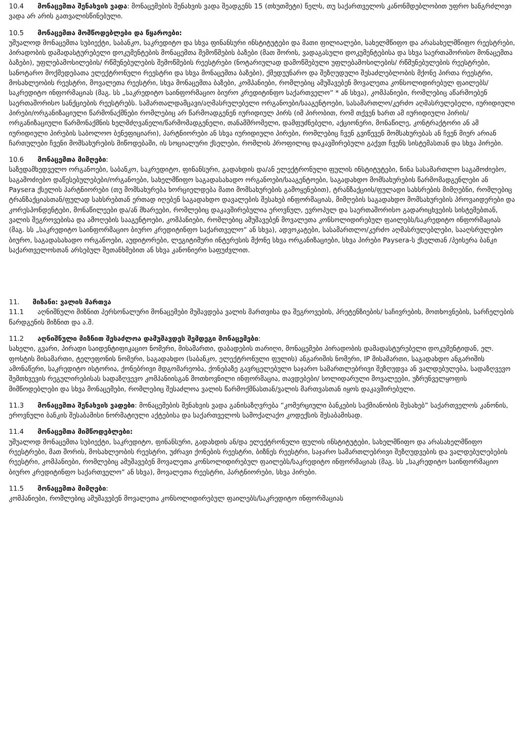10.4 მონაცემთა შენახვის ვადა: მონაცემების შენახვის ვადა შეადგენს 15 (თხუთმეტი) წელს, თუ საქართველოს კანონმდებლობით უფრო ხანგრძლივი ვადა არ არის გათვალისწინებული.
10.5 მონაცემთა მომწოდებლები და წყაროები:
უშუალოდ მონაცემთა სუბიექტი, საბანკო, საკრედიტო და სხვა ფინანსური ინსტიტუტები და მათი ფილიალები, სახელმწიფო და არასახელმწიფო რეესტრები, პირადობის დამადასტურებელი დოკუმენტების მონაცემთა შემოწმების ბაზები (მათ შორის, ვადაგასული დოკუმენტებისა და სხვა საერთაშორისო მონაცემთა ბაზები), უფლებამოსილების/ რწმუნებულების შემოწმების რეესტრები (ნოტარიულად დამოწმებული უფლებამოსილების/ რწმუნებულების რეესტრები, სანოტარო მოქმედებათა ელექტრონული რეესტრი და სხვა მონაცემთა ბაზები), ქმედუუნარო და შეზღუდული შესაძლებლობის მქონე პირთა რეესტრი, მოსახლეობის რეესტრი, მოვალეთა რეესტრი, სხვა მონაცემთა ბაზები, კომპანიები, რომლებიც ამუშავებენ მოვალეთა კონსოლიდირებულ ფაილებს/საკრედიტო ინფორმაციას (მაგ. სს „საკრედიტო საინფორმაციო ბიურო კრედიტინფო საქართველო“ * ან სხვა), კომპანიები, რომლებიც აწარმოებენ საერთაშორისო სანქციების რეესტრებს. სამართალდამცავი/აღმასრულებელი ორგანოები/სააგენტოები, სასამართლო/კერძო აღმასრულებელი, იურიდიული პირები/ორგანიზაციული წარმონაქმნები რომლებიც არ წარმოადგენენ იურიდიულ პირს (იმ პირობით, რომ თქვენ ხართ ამ იურიდიული პირის/ორგანიზაციული წარმონაქმნის ხელმძღვანელი/წარმომადგენელი, თანამშრომელი, დამფუძნებელი, აქციონერი, მონაწილე, კონტრაქტორი ან ამ იურიდიული პირების საბოლოო ბენეფიციარი), პარტნიორები ან სხვა იურიდიული პირები, რომლებიც ჩვენ გვიწევენ მომსახურებას ან ჩვენ მიერ არიან ჩართულები ჩვენი მომსახურების მიწოდებაში, ის სოციალური ქსელები, რომლის პროფილიც დაკავშირებული გაქვთ ჩვენს სისტემასთან და სხვა პირები.
10.6 მონაცემთა მიმღები:
საზედამხედველო ორგანოები, საბანკო, საკრედიტო, ფინანსური, გადახდის და/ან ელექტრონული ფულის ინსტიტუტები, წინა სასამართლო საგამოძიებო, საგამოძიებო დაწესებულებები/ორგანოები, სახელმწიფო საგადასახადო ორგანოები/სააგენტოები, საგადახდო მომსახურების წარმომადგენლები ან Paysera ქსელის პარტნიორები (თუ მომსახურება ხორციელდება მათი მომსახურების გამოყენებით), ტრანზაქციის/ფულადი სახსრების მიმღებნი, რომლებიც ტრანზაქციასთან/ფულად სახსრებთან ერთად იღებენ საგადახდო დავალების შესახებ ინფორმაციას, მიმღების საგადახდო მომსახურების პროვაიდერები და კორესპონდენტები, მონაწილეები და/ან მხარეები, რომლებიც დაკავშირებულია ეროვნულ, ევროპულ და საერთაშორისო გადარიცხვების სისტემებთან, ვალის შეგროვებისა და ამოღების სააგენტოები, კომპანიები, რომლებიც ამუშავებენ მოვალეთა კონსოლიდირებულ ფაილებს/საკრედიტო ინფორმაციას (მაგ. სს „საკრედიტო საინფორმაციო ბიურო კრედიტინფო საქართველო“ ან სხვა), ადვოკატები, სასამართლო/კერძო აღმასრულებლები, სააღსრულებო ბიურო, საგადასახადო ორგანოები, აუდიტორები, ლეგიტიმური ინტერესის მქონე სხვა ორგანიზაციები, სხვა პირები Paysera-ს ქსელთან /პეისერა ბანკი საქართველოსთან არსებულ შეთანხმებით ან სხვა კანონიერი საფუძვლით.
11. მიზანი: ვალის მართვა
11.1 აღნიშნული მიზნით პერსონალური მონაცემები მუშავდება ვალის მართვისა და შეგროვების, პრეტენზიების/ საჩივრების, მოთხოვნების, სარჩელების წარდგენის მიზნით და ა.შ.
11.2 აღნიშნული მიზნით შესაძლოა დამუშავდეს შემდეგი მონაცემები:
სახელი, გვარი, პირადი საიდენტიფიკაციო ნომერი, მისამართი, დაბადების თარიღი, მონაცემები პირადობის დამადასტურებელი დოკუმენტიდან, ელ. ფოსტის მისამართი, ტელეფონის ნომერი, საგადახდო (საბანკო, ელექტრონული ფულის) ანგარიშის ნომერი, IP მისამართი, საგადახდო ანგარიშის ამონაწერი, საკრედიტო ისტორია, ქონებრივი მდგომარეობა, ქონებაზე გავრცელებული საჯარო სამართლებრივი შეზღუდვა ან ვალდებულება, სადაზღვევო შემთხვევის რეგულირებისას სადაზღვევო კომპანიისგან მოთხოვნილი ინფორმაცია, თავდებები/ სოლიდარული მოვალეები, უზრუნველყოფის მიმწოდებლები და სხვა მონაცემები, რომლებიც შესაძლოა ვალის წარმოქმნასთან/ვალის მართვასთან იყოს დაკავშირებული.
11.3 მონაცემთა შენახვის ვადები: მონაცემების შენახვის ვადა განისაზღვრება “კომერციული ბანკების საქმიანობის შესახებ” საქართველოს კანონის, ეროვნული ბანკის შესაბამისი ნორმატიული აქტებისა და საქართველოს სამოქალაქო კოდექსის შესაბამისად.
11.4 მონაცემთა მიმწოდებლები:
უშუალოდ მონაცემთა სუბიექტი, საკრედიტო, ფინანსური, გადახდის ან/და ელექტრონული ფულის ინსტიტუტები, სახელმწიფო და არასახელმწიფო რეესტრები, მათ შორის, მოსახლეობის რეესტრი, უძრავი ქონების რეესტრი, ბიზნეს რეესტრი, საჯარო სამართლებრივი შეზღუდვების და ვალდებულებების რეესტრი, კომპანიები, რომლებიც ამუშავებენ მოვალეთა კონსოლიდირებულ ფაილებს/საკრედიტო ინფორმაციას (მაგ. სს „საკრედიტო საინფორმაციო ბიურო კრედიტინფო საქართველო“ ან სხვა), მოვალეთა რეესტრი, პარტნიორები, სხვა პირები.
11.5 მონაცემთა მიმღები:
კომპანიები, რომლებიც ამუშავებენ მოვალეთა კონსოლიდირებულ ფაილებს/საკრედიტო ინფორმაციას